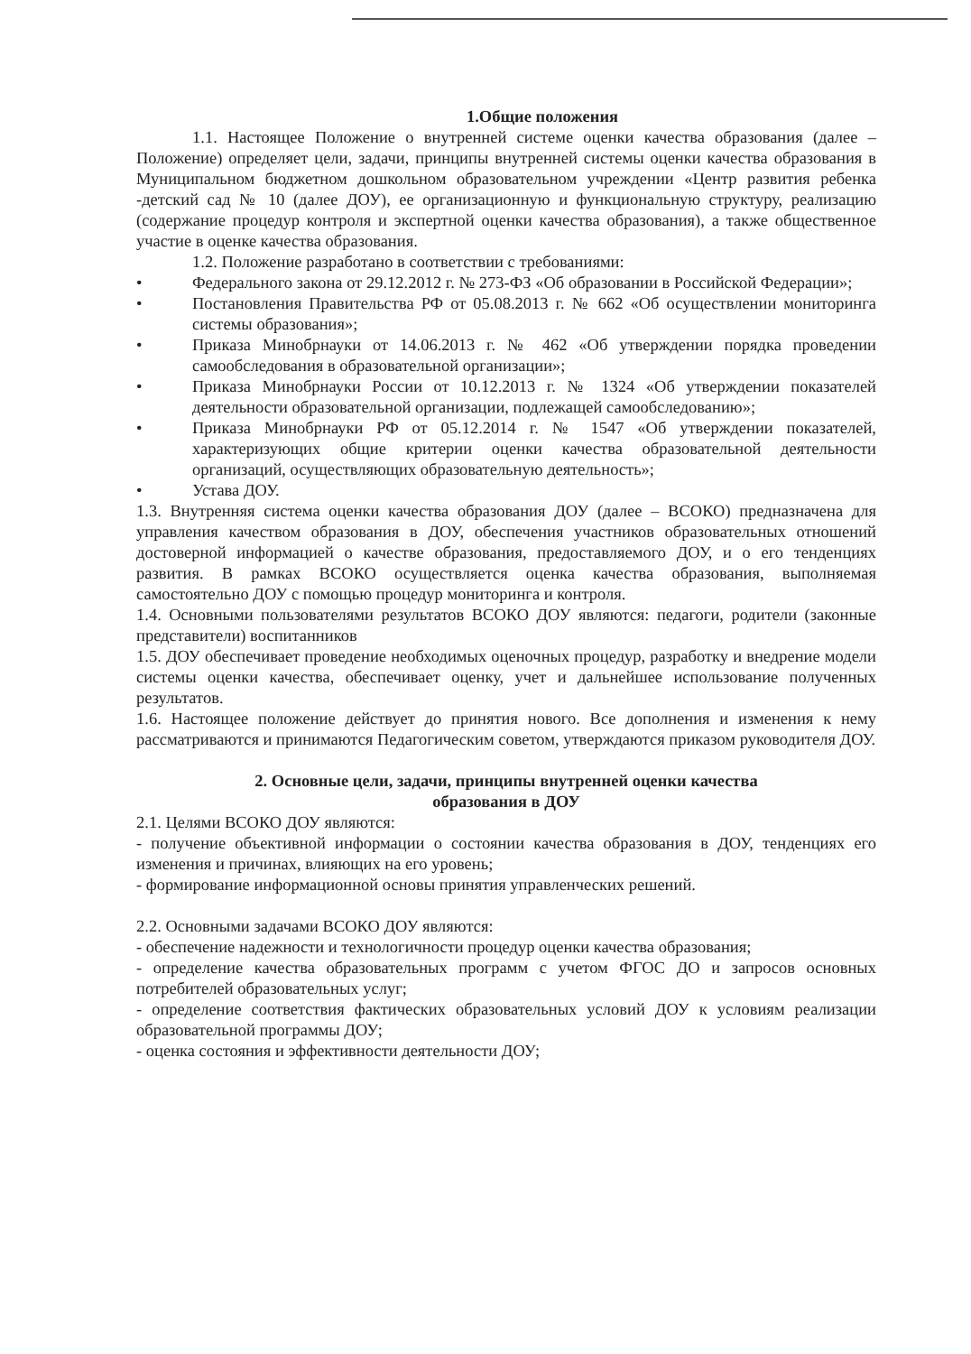1.Общие положения
1.1. Настоящее Положение о внутренней системе оценки качества образования (далее – Положение) определяет цели, задачи, принципы внутренней системы оценки качества образования в Муниципальном бюджетном дошкольном образовательном учреждении «Центр развития ребенка -детский сад № 10 (далее ДОУ), ее организационную и функциональную структуру, реализацию (содержание процедур контроля и экспертной оценки качества образования), а также общественное участие в оценке качества образования.
1.2. Положение разработано в соответствии с требованиями:
• Федерального закона от 29.12.2012 г. № 273-ФЗ «Об образовании в Российской Федерации»;
• Постановления Правительства РФ от 05.08.2013 г. № 662 «Об осуществлении мониторинга системы образования»;
• Приказа Минобрнауки от 14.06.2013 г. № 462 «Об утверждении порядка проведении самообследования в образовательной организации»;
• Приказа Минобрнауки России от 10.12.2013 г. № 1324 «Об утверждении показателей деятельности образовательной организации, подлежащей самообследованию»;
• Приказа Минобрнауки РФ от 05.12.2014 г. № 1547 «Об утверждении показателей, характеризующих общие критерии оценки качества образовательной деятельности организаций, осуществляющих образовательную деятельность»;
• Устава ДОУ.
1.3. Внутренняя система оценки качества образования ДОУ (далее – ВСОКО) предназначена для управления качеством образования в ДОУ, обеспечения участников образовательных отношений достоверной информацией о качестве образования, предоставляемого ДОУ, и о его тенденциях развития. В рамках ВСОКО осуществляется оценка качества образования, выполняемая самостоятельно ДОУ с помощью процедур мониторинга и контроля.
1.4. Основными пользователями результатов ВСОКО ДОУ являются: педагоги, родители (законные представители) воспитанников
1.5. ДОУ обеспечивает проведение необходимых оценочных процедур, разработку и внедрение модели системы оценки качества, обеспечивает оценку, учет и дальнейшее использование полученных результатов.
1.6. Настоящее положение действует до принятия нового. Все дополнения и изменения к нему рассматриваются и принимаются Педагогическим советом, утверждаются приказом руководителя ДОУ.
2. Основные цели, задачи, принципы внутренней оценки качества
образования в ДОУ
2.1. Целями ВСОКО ДОУ являются:
- получение объективной информации о состоянии качества образования в ДОУ, тенденциях его изменения и причинах, влияющих на его уровень;
- формирование информационной основы принятия управленческих решений.
2.2. Основными задачами ВСОКО ДОУ являются:
- обеспечение надежности и технологичности процедур оценки качества образования;
- определение качества образовательных программ с учетом ФГОС ДО и запросов основных потребителей образовательных услуг;
- определение соответствия фактических образовательных условий ДОУ к условиям реализации образовательной программы ДОУ;
- оценка состояния и эффективности деятельности ДОУ;